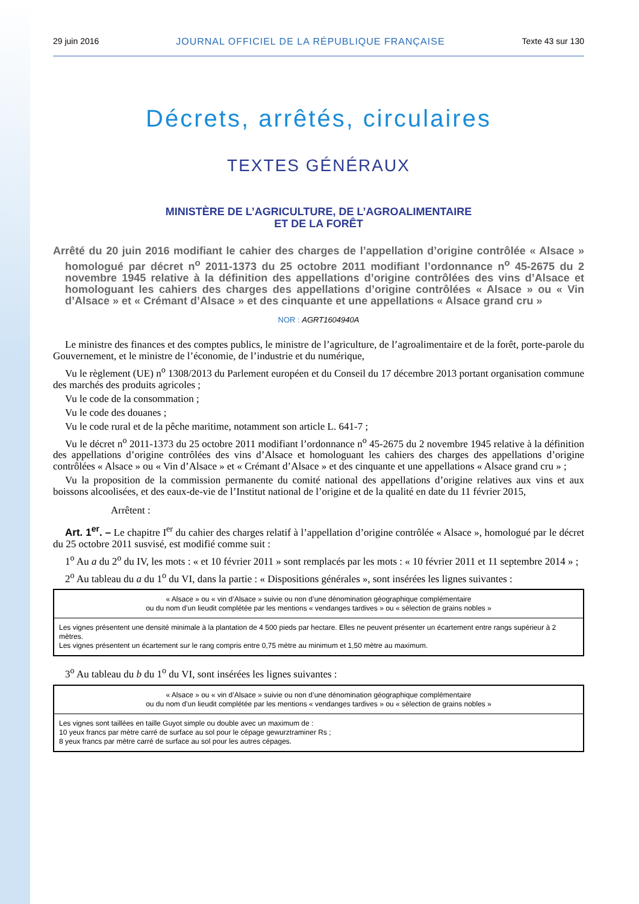29 juin 2016 JOURNAL OFFICIEL DE LA RÉPUBLIQUE FRANÇAISE Texte 43 sur 130
Décrets, arrêtés, circulaires
TEXTES GÉNÉRAUX
MINISTÈRE DE L’AGRICULTURE, DE L’AGROALIMENTAIRE
ET DE LA FORÊT
Arrêté du 20 juin 2016 modifiant le cahier des charges de l’appellation d’origine contrôlée « Alsace » homologué par décret n<sup>o</sup> 2011-1373 du 25 octobre 2011 modifiant l’ordonnance n<sup>o</sup> 45-2675 du 2 novembre 1945 relative à la définition des appellations d’origine contrôlées des vins d’Alsace et homologuant les cahiers des charges des appellations d’origine contrôlées « Alsace » ou « Vin d’Alsace » et « Crémant d’Alsace » et des cinquante et une appellations « Alsace grand cru »
NOR : AGRT1604940A
Le ministre des finances et des comptes publics, le ministre de l’agriculture, de l’agroalimentaire et de la forêt, porte-parole du Gouvernement, et le ministre de l’économie, de l’industrie et du numérique,
Vu le règlement (UE) n<sup>o</sup> 1308/2013 du Parlement européen et du Conseil du 17 décembre 2013 portant organisation commune des marchés des produits agricoles ;
Vu le code de la consommation ;
Vu le code des douanes ;
Vu le code rural et de la pêche maritime, notamment son article L. 641-7 ;
Vu le décret n<sup>o</sup> 2011-1373 du 25 octobre 2011 modifiant l’ordonnance n<sup>o</sup> 45-2675 du 2 novembre 1945 relative à la définition des appellations d’origine contrôlées des vins d’Alsace et homologuant les cahiers des charges des appellations d’origine contrôlées « Alsace » ou « Vin d’Alsace » et « Crémant d’Alsace » et des cinquante et une appellations « Alsace grand cru » ;
Vu la proposition de la commission permanente du comité national des appellations d’origine relatives aux vins et aux boissons alcoolisées, et des eaux-de-vie de l’Institut national de l’origine et de la qualité en date du 11 février 2015,
Arrêtent :
Art. 1<sup>er</sup>. – Le chapitre I<sup>er</sup> du cahier des charges relatif à l’appellation d’origine contrôlée « Alsace », homologué par le décret du 25 octobre 2011 susvisé, est modifié comme suit :
1<sup>o</sup> Au a du 2<sup>o</sup> du IV, les mots : « et 10 février 2011 » sont remplacés par les mots : « 10 février 2011 et 11 septembre 2014 » ;
2<sup>o</sup> Au tableau du a du 1<sup>o</sup> du VI, dans la partie : « Dispositions générales », sont insérées les lignes suivantes :
| « Alsace » ou « vin d’Alsace » suivie ou non d’une dénomination géographique complémentaire ou du nom d’un lieudit complétée par les mentions « vendanges tardives » ou « sélection de grains nobles » |
| Les vignes présentent une densité minimale à la plantation de 4 500 pieds par hectare. Elles ne peuvent présenter un écartement entre rangs supérieur à 2 mètres. Les vignes présentent un écartement sur le rang compris entre 0,75 mètre au minimum et 1,50 mètre au maximum. |
3<sup>o</sup> Au tableau du b du 1<sup>o</sup> du VI, sont insérées les lignes suivantes :
| « Alsace » ou « vin d’Alsace » suivie ou non d’une dénomination géographique complémentaire ou du nom d’un lieudit complétée par les mentions « vendanges tardives » ou « sélection de grains nobles » |
| Les vignes sont taillées en taille Guyot simple ou double avec un maximum de : 10 yeux francs par mètre carré de surface au sol pour le cépage gewurztraminer Rs ; 8 yeux francs par mètre carré de surface au sol pour les autres cépages. |